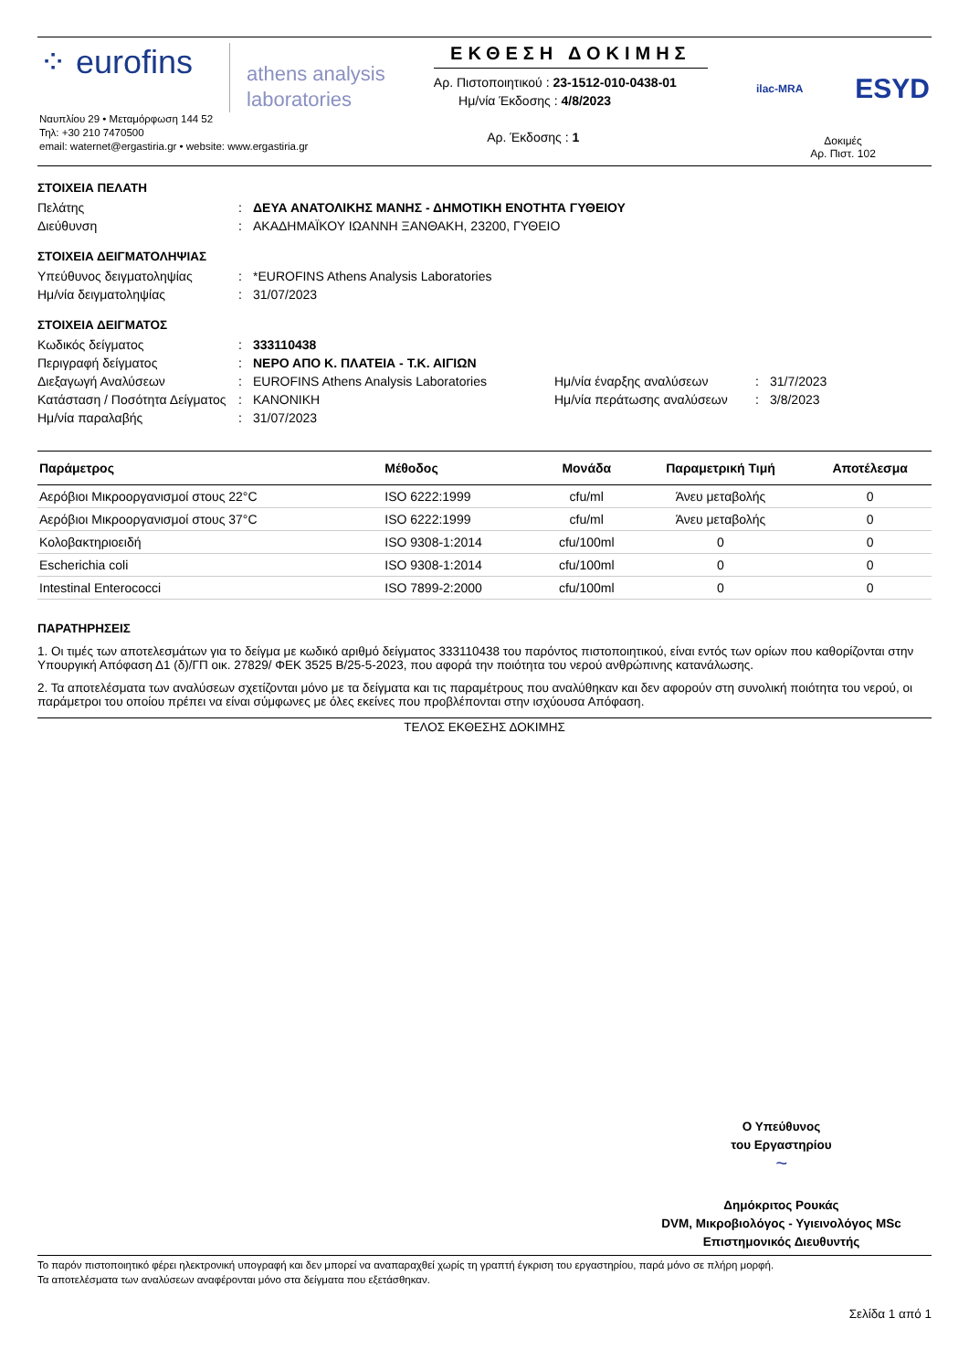⁘ eurofins
athens analysis
laboratories
Ναυπλίου 29 • Μεταμόρφωση 144 52
Τηλ: +30 210 7470500
email: waternet@ergastiria.gr • website: www.ergastiria.gr
ΕΚΘΕΣΗ ΔΟΚΙΜΗΣ
Αρ. Πιστοποιητικού : 23-1512-010-0438-01
Ημ/νία Έκδοσης : 4/8/2023
Αρ. Έκδοσης : 1
ilac-MRA ESYD
Δοκιμές
Αρ. Πιστ. 102
ΣΤΟΙΧΕΙΑ ΠΕΛΑΤΗ
Πελάτης: ΔΕΥΑ ΑΝΑΤΟΛΙΚΗΣ ΜΑΝΗΣ - ΔΗΜΟΤΙΚΗ ΕΝΟΤΗΤΑ ΓΥΘΕΙΟΥ
Διεύθυνση: ΑΚΑΔΗΜΑΪΚΟΥ ΙΩΑΝΝΗ ΞΑΝΘΑΚΗ, 23200, ΓΥΘΕΙΟ
ΣΤΟΙΧΕΙΑ ΔΕΙΓΜΑΤΟΛΗΨΙΑΣ
Υπεύθυνος δειγματοληψίας: *EUROFINS Athens Analysis Laboratories
Ημ/νία δειγματοληψίας: 31/07/2023
ΣΤΟΙΧΕΙΑ ΔΕΙΓΜΑΤΟΣ
Κωδικός δείγματος: 333110438
Περιγραφή δείγματος: ΝΕΡΟ ΑΠΟ Κ. ΠΛΑΤΕΙΑ - Τ.Κ. ΑΙΓΙΩΝ
Διεξαγωγή Αναλύσεων: EUROFINS Athens Analysis Laboratories Ημ/νία έναρξης αναλύσεων: 31/7/2023
Κατάσταση / Ποσότητα Δείγματος: ΚΑΝΟΝΙΚΗ Ημ/νία περάτωσης αναλύσεων: 3/8/2023
Ημ/νία παραλαβής: 31/07/2023
| Παράμετρος | Μέθοδος | Μονάδα | Παραμετρική Τιμή | Αποτέλεσμα |
| --- | --- | --- | --- | --- |
| Αερόβιοι Μικροοργανισμοί στους 22°C | ISO 6222:1999 | cfu/ml | Άνευ μεταβολής | 0 |
| Αερόβιοι Μικροοργανισμοί στους 37°C | ISO 6222:1999 | cfu/ml | Άνευ μεταβολής | 0 |
| Κολοβακτηριοειδή | ISO 9308-1:2014 | cfu/100ml | 0 | 0 |
| Escherichia coli | ISO 9308-1:2014 | cfu/100ml | 0 | 0 |
| Intestinal Enterococci | ISO 7899-2:2000 | cfu/100ml | 0 | 0 |
ΠΑΡΑΤΗΡΗΣΕΙΣ
1. Οι τιμές των αποτελεσμάτων για το δείγμα με κωδικό αριθμό δείγματος 333110438 του παρόντος πιστοποιητικού, είναι εντός των ορίων που καθορίζονται στην Υπουργική Απόφαση Δ1 (δ)/ΓΠ οικ. 27829/ ΦΕΚ 3525 Β/25-5-2023, που αφορά την ποιότητα του νερού ανθρώπινης κατανάλωσης.
2. Τα αποτελέσματα των αναλύσεων σχετίζονται μόνο με τα δείγματα και τις παραμέτρους που αναλύθηκαν και δεν αφορούν στη συνολική ποιότητα του νερού, οι παράμετροι του οποίου πρέπει να είναι σύμφωνες με όλες εκείνες που προβλέπονται στην ισχύουσα Απόφαση.
ΤΕΛΟΣ ΕΚΘΕΣΗΣ ΔΟΚΙΜΗΣ
Ο Υπεύθυνος
του Εργαστηρίου
~
Δημόκριτος Ρουκάς
DVM, Μικροβιολόγος - Υγιεινολόγος MSc
Επιστημονικός Διευθυντής
Το παρόν πιστοποιητικό φέρει ηλεκτρονική υπογραφή και δεν μπορεί να αναπαραχθεί χωρίς τη γραπτή έγκριση του εργαστηρίου, παρά μόνο σε πλήρη μορφή.
Τα αποτελέσματα των αναλύσεων αναφέρονται μόνο στα δείγματα που εξετάσθηκαν.
Σελίδα 1 από 1